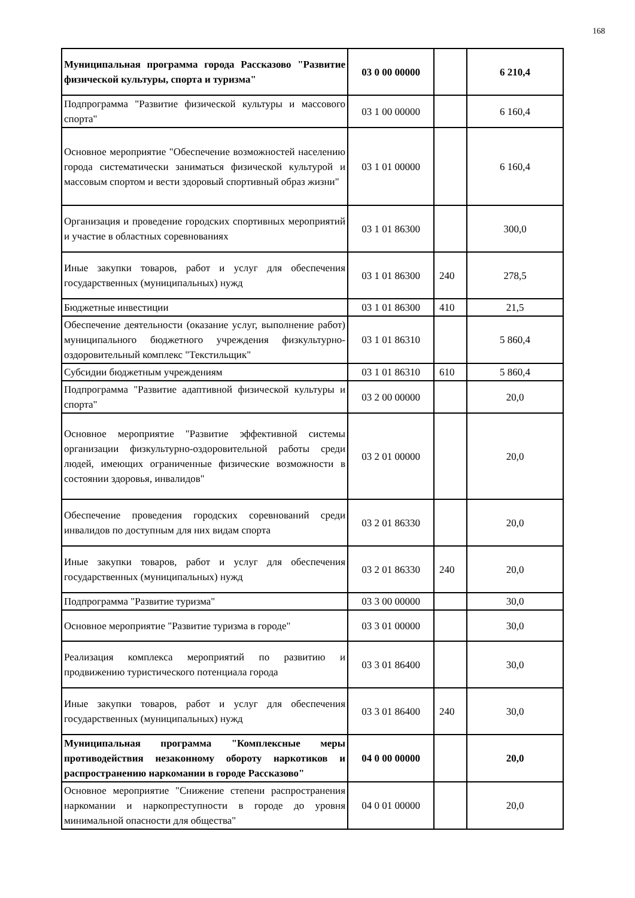168
| Муниципальная программа города Рассказово "Развитие физической культуры, спорта и туризма" | 03 0 00 00000 | | 6 210,4 |
| Подпрограмма "Развитие физической культуры и массового спорта" | 03 1 00 00000 | | 6 160,4 |
| Основное мероприятие "Обеспечение возможностей населению города систематически заниматься физической культурой и массовым спортом и вести здоровый спортивный образ жизни" | 03 1 01 00000 | | 6 160,4 |
| Организация и проведение городских спортивных мероприятий и участие в областных соревнованиях | 03 1 01 86300 | | 300,0 |
| Иные закупки товаров, работ и услуг для обеспечения государственных (муниципальных) нужд | 03 1 01 86300 | 240 | 278,5 |
| Бюджетные инвестиции | 03 1 01 86300 | 410 | 21,5 |
| Обеспечение деятельности (оказание услуг, выполнение работ) муниципального бюджетного учреждения физкультурно-оздоровительный комплекс "Текстильщик" | 03 1 01 86310 | | 5 860,4 |
| Субсидии бюджетным учреждениям | 03 1 01 86310 | 610 | 5 860,4 |
| Подпрограмма "Развитие адаптивной физической культуры и спорта" | 03 2 00 00000 | | 20,0 |
| Основное мероприятие "Развитие эффективной системы организации физкультурно-оздоровительной работы среди людей, имеющих ограниченные физические возможности в состоянии здоровья, инвалидов" | 03 2 01 00000 | | 20,0 |
| Обеспечение проведения городских соревнований среди инвалидов по доступным для них видам спорта | 03 2 01 86330 | | 20,0 |
| Иные закупки товаров, работ и услуг для обеспечения государственных (муниципальных) нужд | 03 2 01 86330 | 240 | 20,0 |
| Подпрограмма "Развитие туризма" | 03 3 00 00000 | | 30,0 |
| Основное мероприятие "Развитие туризма в городе" | 03 3 01 00000 | | 30,0 |
| Реализация комплекса мероприятий по развитию и продвижению туристического потенциала города | 03 3 01 86400 | | 30,0 |
| Иные закупки товаров, работ и услуг для обеспечения государственных (муниципальных) нужд | 03 3 01 86400 | 240 | 30,0 |
| Муниципальная программа "Комплексные меры противодействия незаконному обороту наркотиков и распространению наркомании в городе Рассказово" | 04 0 00 00000 | | 20,0 |
| Основное мероприятие "Снижение степени распространения наркомании и наркопреступности в городе до уровня минимальной опасности для общества" | 04 0 01 00000 | | 20,0 |